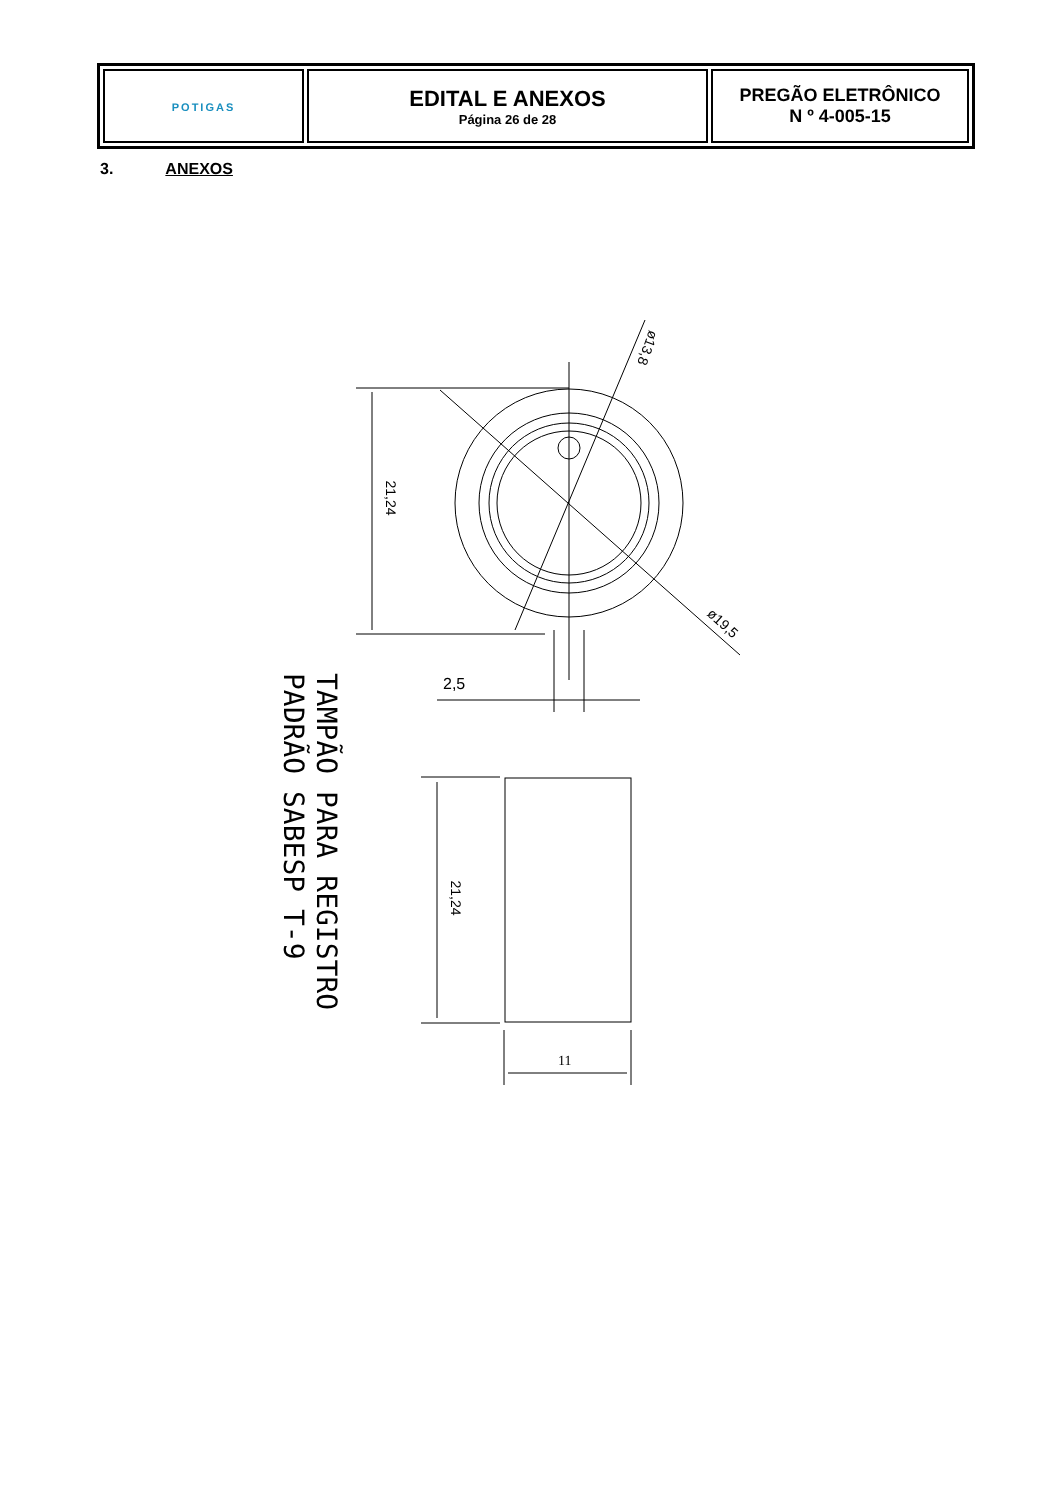| POTI GAS | EDITAL E ANEXOS Página 26 de 28 | PREGÃO ELETRÔNICO N º 4-005-15 |
3. ANEXOS
21,24
ø13,8
ø19,5
2,5
21,24
11
TAMPÃO PARA REGISTRO
PADRÃO SABESP T-9